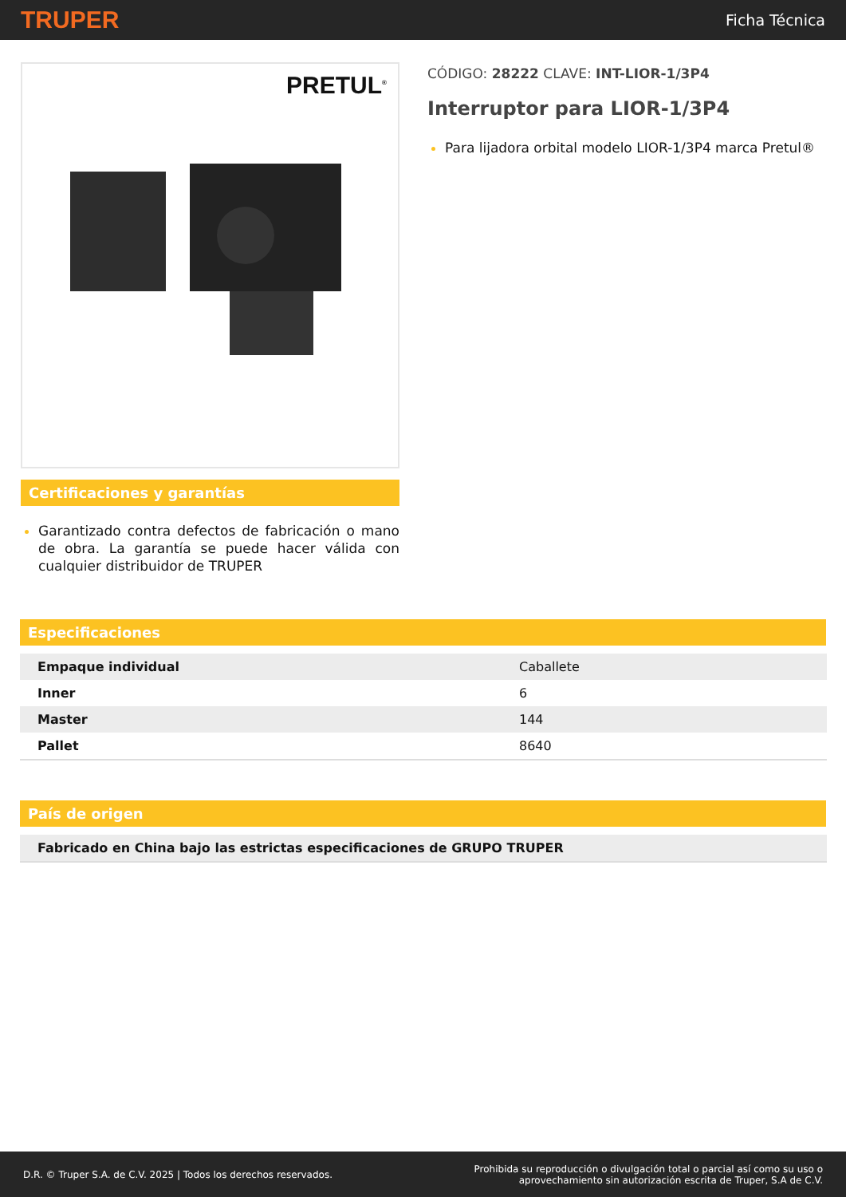TRUPER Ficha Técnica
PRETUL<sup>®</sup>
Certificaciones y garantías
Garantizado contra defectos de fabricación o mano de obra. La garantía se puede hacer válida con cualquier distribuidor de TRUPER
CÓDIGO: 28222 CLAVE: INT-LIOR-1/3P4
Interruptor para LIOR-1/3P4
Para lijadora orbital modelo LIOR-1/3P4 marca Pretul®
Especificaciones
| Empaque individual | Caballete |
| Inner | 6 |
| Master | 144 |
| Pallet | 8640 |
País de origen
| Fabricado en China bajo las estrictas especificaciones de GRUPO TRUPER |
D.R. © Truper S.A. de C.V. 2025 | Todos los derechos reservados. Prohibida su reproducción o divulgación total o parcial así como su uso o
aprovechamiento sin autorización escrita de Truper, S.A de C.V.